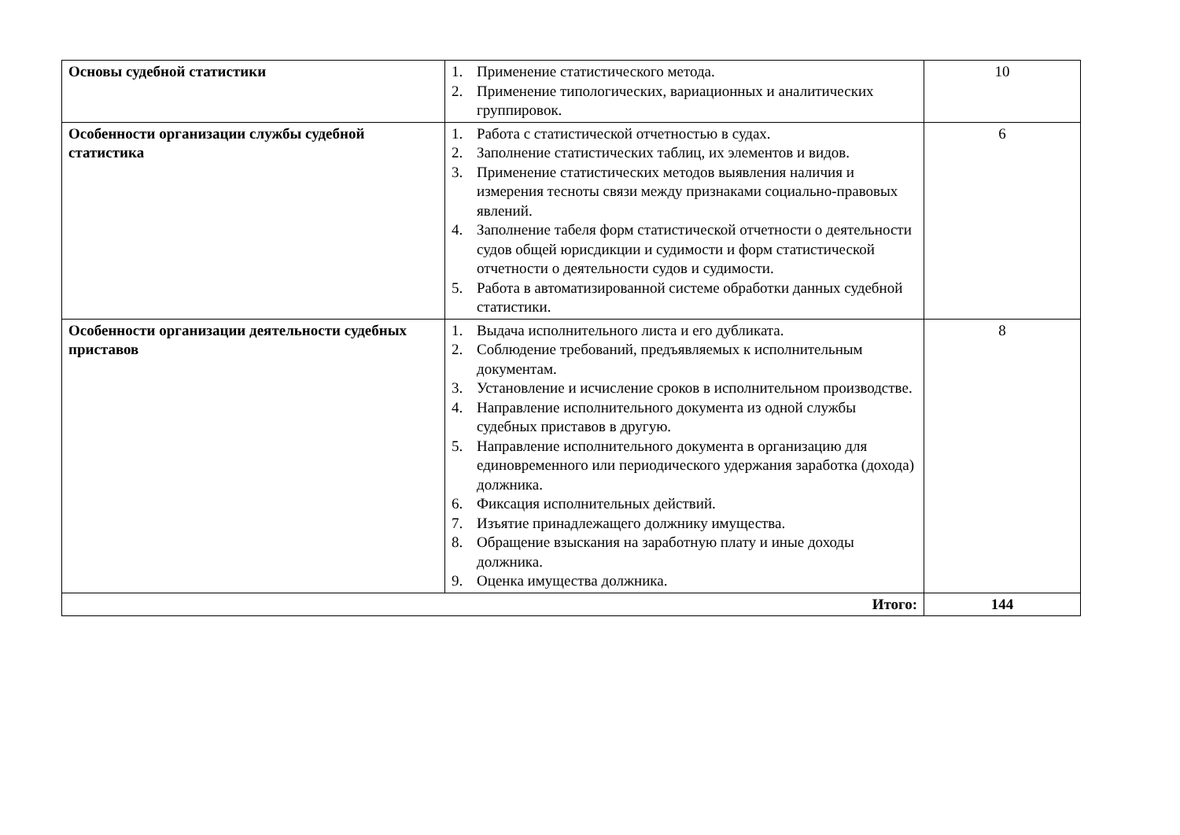| Основы судебной статистики | 1. Применение статистического метода. 2. Применение типологических, вариационных и аналитических группировок. | 10 |
| Особенности организации службы судебной статистика | 1. Работа с статистической отчетностью в судах. 2. Заполнение статистических таблиц, их элементов и видов. 3. Применение статистических методов выявления наличия и измерения тесноты связи между признаками социально-правовых явлений. 4. Заполнение табеля форм статистической отчетности о деятельности судов общей юрисдикции и судимости и форм статистической отчетности о деятельности судов и судимости. 5. Работа в автоматизированной системе обработки данных судебной статистики. | 6 |
| Особенности организации деятельности судебных приставов | 1. Выдача исполнительного листа и его дубликата. 2. Соблюдение требований, предъявляемых к исполнительным документам. 3. Установление и исчисление сроков в исполнительном производстве. 4. Направление исполнительного документа из одной службы судебных приставов в другую. 5. Направление исполнительного документа в организацию для единовременного или периодического удержания заработка (дохода) должника. 6. Фиксация исполнительных действий. 7. Изъятие принадлежащего должнику имущества. 8. Обращение взыскания на заработную плату и иные доходы должника. 9. Оценка имущества должника. | 8 |
| Итого: | | 144 |